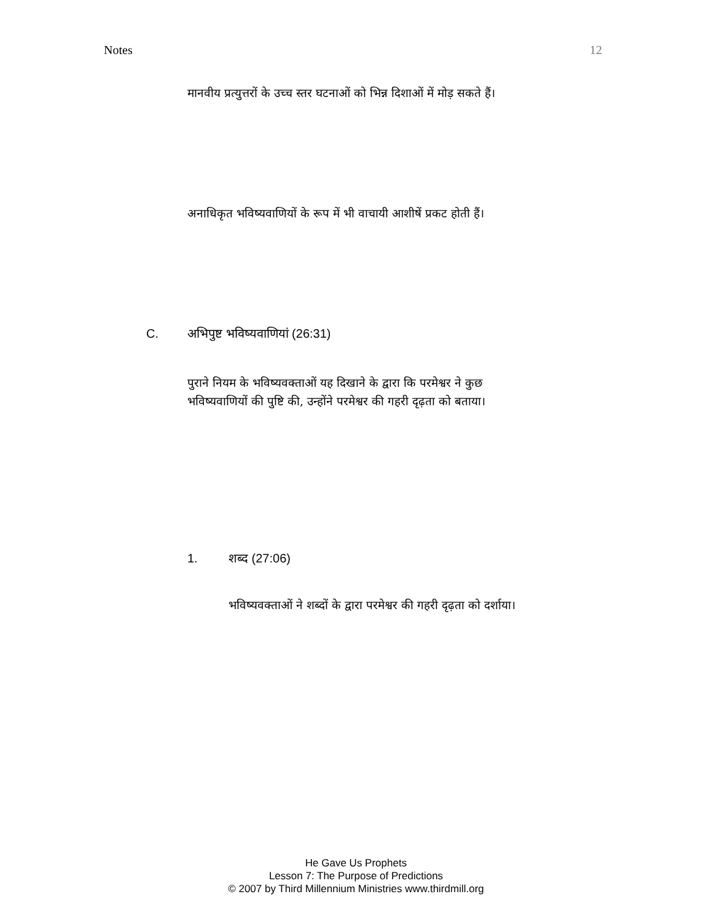Notes 12
मानवीय प्रत्युत्तरों के उच्च स्तर घटनाओं को भिन्न दिशाओं में मोड़ सकते हैं।
अनाधिकृत भविष्यवाणियों के रूप में भी वाचायी आशीषें प्रकट होती हैं।
C. अभिपुष्ट भविष्यवाणियां (26:31)
पुराने नियम के भविष्यवक्ताओं यह दिखाने के द्वारा कि परमेश्वर ने कुछ भविष्यवाणियों की पुष्टि की, उन्होंने परमेश्वर की गहरी दृढ़ता को बताया।
1. शब्द (27:06)
भविष्यवक्ताओं ने शब्दों के द्वारा परमेश्वर की गहरी दृढ़ता को दर्शाया।
He Gave Us Prophets
Lesson 7: The Purpose of Predictions
© 2007 by Third Millennium Ministries www.thirdmill.org